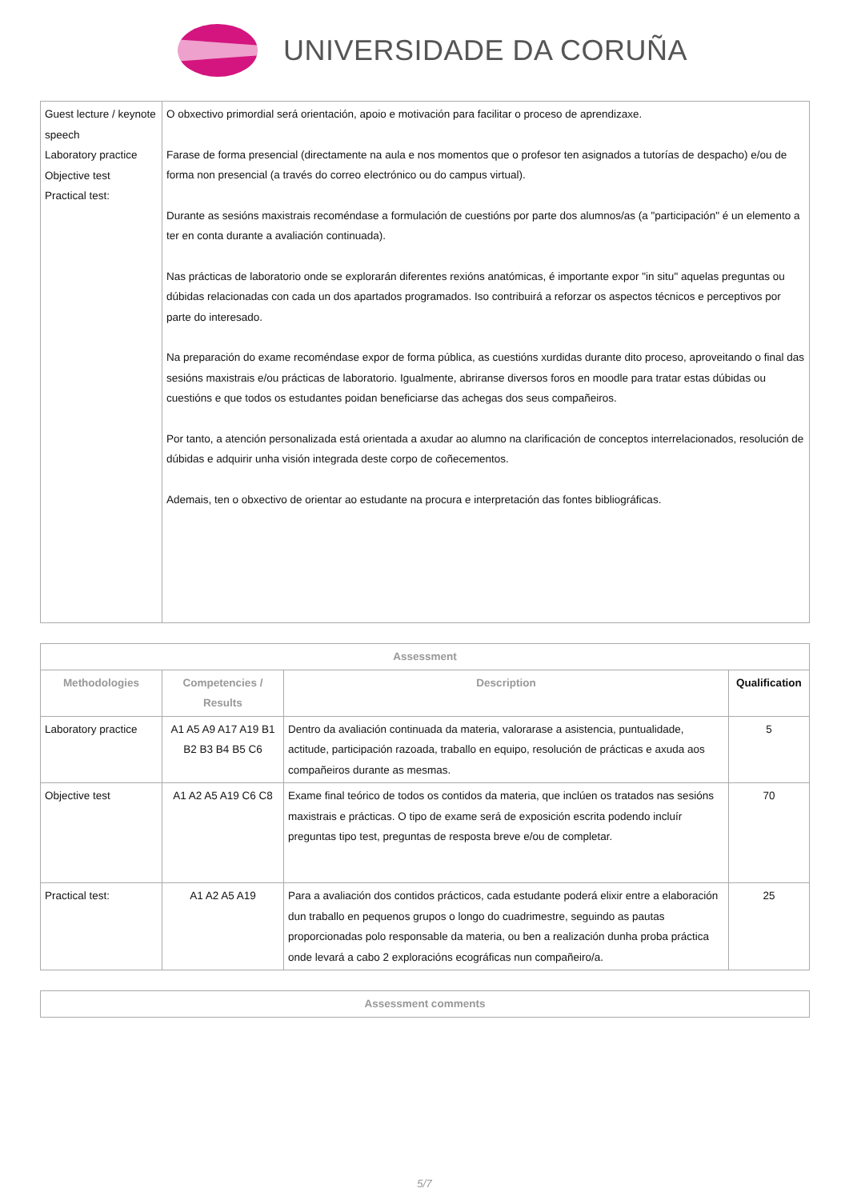UNIVERSIDADE DA CORUÑA
| Guest lecture / keynote speech Laboratory practice Objective test Practical test: | O obxectivo primordial será orientación, apoio e motivación para facilitar o proceso de aprendizaxe. Farase de forma presencial (directamente na aula e nos momentos que o profesor ten asignados a tutorías de despacho) e/ou de forma non presencial (a través do correo electrónico ou do campus virtual). Durante as sesións maxistrais recoméndase a formulación de cuestións por parte dos alumnos/as (a "participación" é un elemento a ter en conta durante a avaliación continuada). Nas prácticas de laboratorio onde se explorarán diferentes rexións anatómicas, é importante expor "in situ" aquelas preguntas ou dúbidas relacionadas con cada un dos apartados programados. Iso contribuirá a reforzar os aspectos técnicos e perceptivos por parte do interesado. Na preparación do exame recoméndase expor de forma pública, as cuestións xurdidas durante dito proceso, aproveitando o final das sesións maxistrais e/ou prácticas de laboratorio. Igualmente, abriranse diversos foros en moodle para tratar estas dúbidas ou cuestións e que todos os estudantes poidan beneficiarse das achegas dos seus compañeiros. Por tanto, a atención personalizada está orientada a axudar ao alumno na clarificación de conceptos interrelacionados, resolución de dúbidas e adquirir unha visión integrada deste corpo de coñecementos. Ademais, ten o obxectivo de orientar ao estudante na procura e interpretación das fontes bibliográficas. |
| Assessment | | | |
| --- | --- | --- | --- |
| Methodologies | Competencies / Results | Description | Qualification |
| Laboratory practice | A1 A5 A9 A17 A19 B1 B2 B3 B4 B5 C6 | Dentro da avaliación continuada da materia, valorarase a asistencia, puntualidade, actitude, participación razoada, traballo en equipo, resolución de prácticas e axuda aos compañeiros durante as mesmas. | 5 |
| Objective test | A1 A2 A5 A19 C6 C8 | Exame final teórico de todos os contidos da materia, que inclúen os tratados nas sesións maxistrais e prácticas. O tipo de exame será de exposición escrita podendo incluír preguntas tipo test, preguntas de resposta breve e/ou de completar. | 70 |
| Practical test: | A1 A2 A5 A19 | Para a avaliación dos contidos prácticos, cada estudante poderá elixir entre a elaboración dun traballo en pequenos grupos o longo do cuadrimestre, seguindo as pautas proporcionadas polo responsable da materia, ou ben a realización dunha proba práctica onde levará a cabo 2 exploracións ecográficas nun compañeiro/a. | 25 |
| Assessment comments |
| --- |
5/7